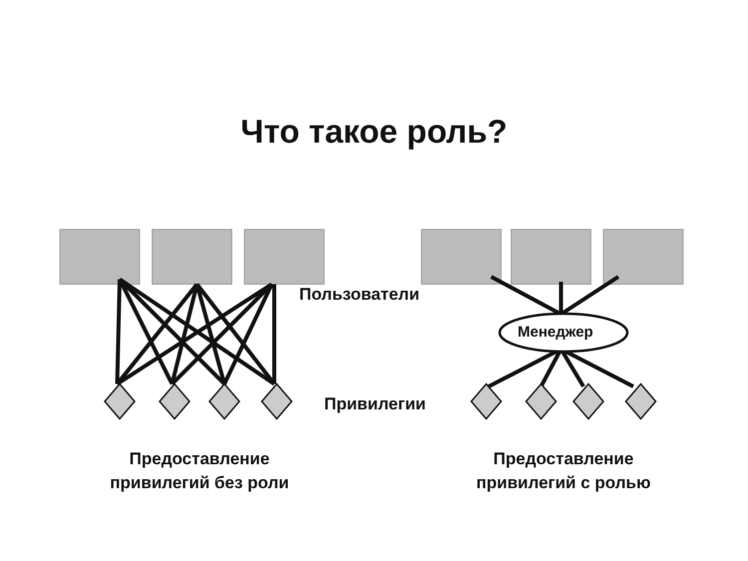Что такое роль?
Пользователи
Менеджер
Привилегии
Предоставление
привилегий без роли
Предоставление
привилегий с ролью